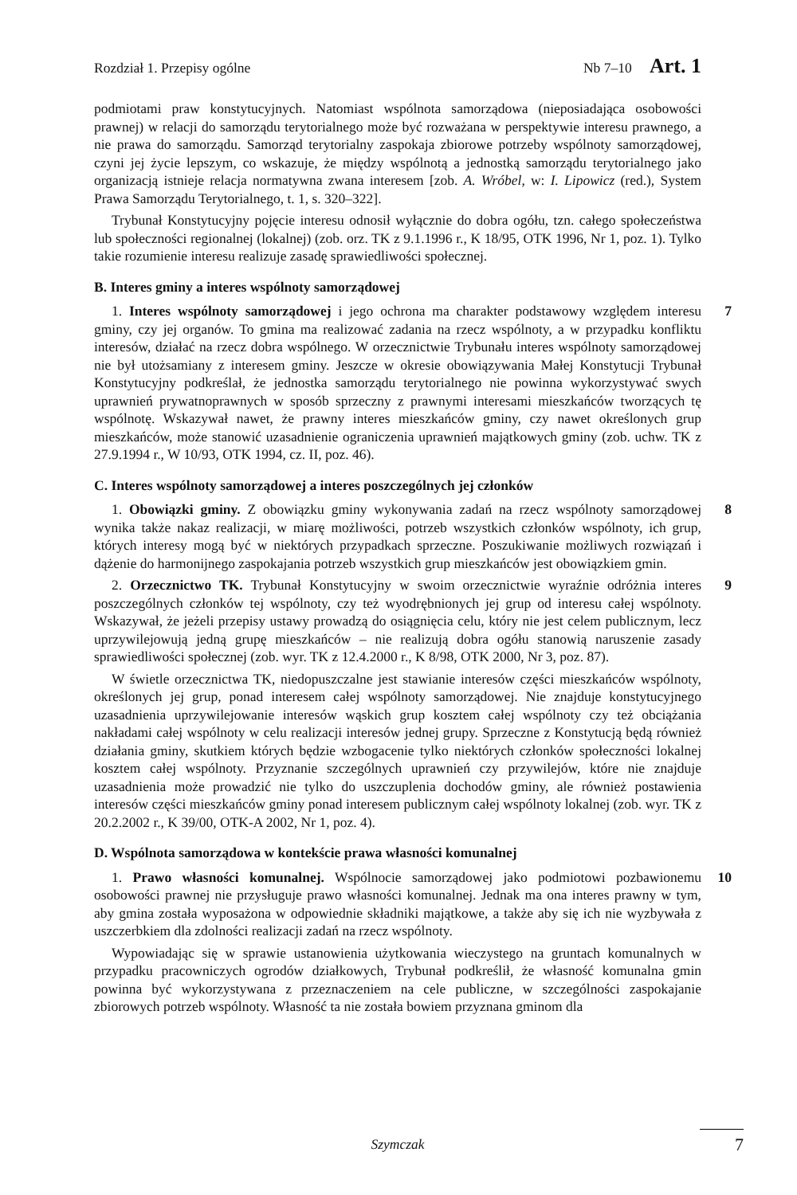Rozdział 1. Przepisy ogólne Nb 7–10 Art. 1
podmiotami praw konstytucyjnych. Natomiast wspólnota samorządowa (nieposiadająca osobowości prawnej) w relacji do samorządu terytorialnego może być rozważana w perspektywie interesu prawnego, a nie prawa do samorządu. Samorząd terytorialny zaspokaja zbiorowe potrzeby wspólnoty samorządowej, czyni jej życie lepszym, co wskazuje, że między wspólnotą a jednostką samorządu terytorialnego jako organizacją istnieje relacja normatywna zwana interesem [zob. A. Wróbel, w: I. Lipowicz (red.), System Prawa Samorządu Terytorialnego, t. 1, s. 320–322].
Trybunał Konstytucyjny pojęcie interesu odnosił wyłącznie do dobra ogółu, tzn. całego społeczeństwa lub społeczności regionalnej (lokalnej) (zob. orz. TK z 9.1.1996 r., K 18/95, OTK 1996, Nr 1, poz. 1). Tylko takie rozumienie interesu realizuje zasadę sprawiedliwości społecznej.
B. Interes gminy a interes wspólnoty samorządowej
7 1. Interes wspólnoty samorządowej i jego ochrona ma charakter podstawowy względem interesu gminy, czy jej organów. To gmina ma realizować zadania na rzecz wspólnoty, a w przypadku konfliktu interesów, działać na rzecz dobra wspólnego. W orzecznictwie Trybunału interes wspólnoty samorządowej nie był utożsamiany z interesem gminy. Jeszcze w okresie obowiązywania Małej Konstytucji Trybunał Konstytucyjny podkreślał, że jednostka samorządu terytorialnego nie powinna wykorzystywać swych uprawnień prywatnoprawnych w sposób sprzeczny z prawnymi interesami mieszkańców tworzących tę wspólnotę. Wskazywał nawet, że prawny interes mieszkańców gminy, czy nawet określonych grup mieszkańców, może stanowić uzasadnienie ograniczenia uprawnień majątkowych gminy (zob. uchw. TK z 27.9.1994 r., W 10/93, OTK 1994, cz. II, poz. 46).
C. Interes wspólnoty samorządowej a interes poszczególnych jej członków
8 1. Obowiązki gminy. Z obowiązku gminy wykonywania zadań na rzecz wspólnoty samorządowej wynika także nakaz realizacji, w miarę możliwości, potrzeb wszystkich członków wspólnoty, ich grup, których interesy mogą być w niektórych przypadkach sprzeczne. Poszukiwanie możliwych rozwiązań i dążenie do harmonijnego zaspokajania potrzeb wszystkich grup mieszkańców jest obowiązkiem gmin.
9 2. Orzecznictwo TK. Trybunał Konstytucyjny w swoim orzecznictwie wyraźnie odróżnia interes poszczególnych członków tej wspólnoty, czy też wyodrębnionych jej grup od interesu całej wspólnoty. Wskazywał, że jeżeli przepisy ustawy prowadzą do osiągnięcia celu, który nie jest celem publicznym, lecz uprzywilejowują jedną grupę mieszkańców – nie realizują dobra ogółu stanowią naruszenie zasady sprawiedliwości społecznej (zob. wyr. TK z 12.4.2000 r., K 8/98, OTK 2000, Nr 3, poz. 87).
W świetle orzecznictwa TK, niedopuszczalne jest stawianie interesów części mieszkańców wspólnoty, określonych jej grup, ponad interesem całej wspólnoty samorządowej. Nie znajduje konstytucyjnego uzasadnienia uprzywilejowanie interesów wąskich grup kosztem całej wspólnoty czy też obciążania nakładami całej wspólnoty w celu realizacji interesów jednej grupy. Sprzeczne z Konstytucją będą również działania gminy, skutkiem których będzie wzbogacenie tylko niektórych członków społeczności lokalnej kosztem całej wspólnoty. Przyznanie szczególnych uprawnień czy przywilejów, które nie znajduje uzasadnienia może prowadzić nie tylko do uszczuplenia dochodów gminy, ale również postawienia interesów części mieszkańców gminy ponad interesem publicznym całej wspólnoty lokalnej (zob. wyr. TK z 20.2.2002 r., K 39/00, OTK-A 2002, Nr 1, poz. 4).
D. Wspólnota samorządowa w kontekście prawa własności komunalnej
10 1. Prawo własności komunalnej. Wspólnocie samorządowej jako podmiotowi pozbawionemu osobowości prawnej nie przysługuje prawo własności komunalnej. Jednak ma ona interes prawny w tym, aby gmina została wyposażona w odpowiednie składniki majątkowe, a także aby się ich nie wyzbywała z uszczerbkiem dla zdolności realizacji zadań na rzecz wspólnoty.
Wypowiadając się w sprawie ustanowienia użytkowania wieczystego na gruntach komunalnych w przypadku pracowniczych ogrodów działkowych, Trybunał podkreślił, że własność komunalna gmin powinna być wykorzystywana z przeznaczeniem na cele publiczne, w szczególności zaspokajanie zbiorowych potrzeb wspólnoty. Własność ta nie została bowiem przyznana gminom dla
Szymczak
7